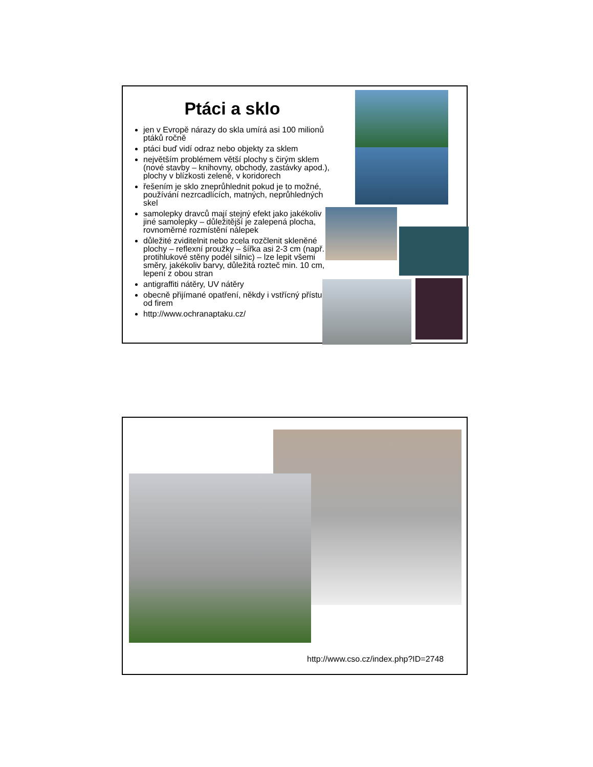Ptáci a sklo
jen v Evropě nárazy do skla umírá asi 100 milionů ptáků ročně
ptáci buď vidí odraz nebo objekty za sklem
největším problémem větší plochy s čirým sklem (nové stavby – knihovny, obchody, zastávky apod.), plochy v blízkosti zeleně, v koridorech
řešením je sklo zneprůhlednit pokud je to možné, používání nezrcadlících, matných, neprůhledných skel
samolepky dravců mají stejný efekt jako jakékoliv jiné samolepky – důležitější je zalepená plocha, rovnoměrné rozmístění nálepek
důležité zviditelnit nebo zcela rozčlenit skleněné plochy – reflexní proužky – šířka asi 2-3 cm (např. protihlukové stěny podél silnic) – lze lepit všemi směry, jakékoliv barvy, důležitá rozteč min. 10 cm, lepení z obou stran
antigraffiti nátěry, UV nátěry
obecně přijímané opatření, někdy i vstřícný přístup od firem
http://www.ochranaptaku.cz/
http://www.cso.cz/index.php?ID=2748